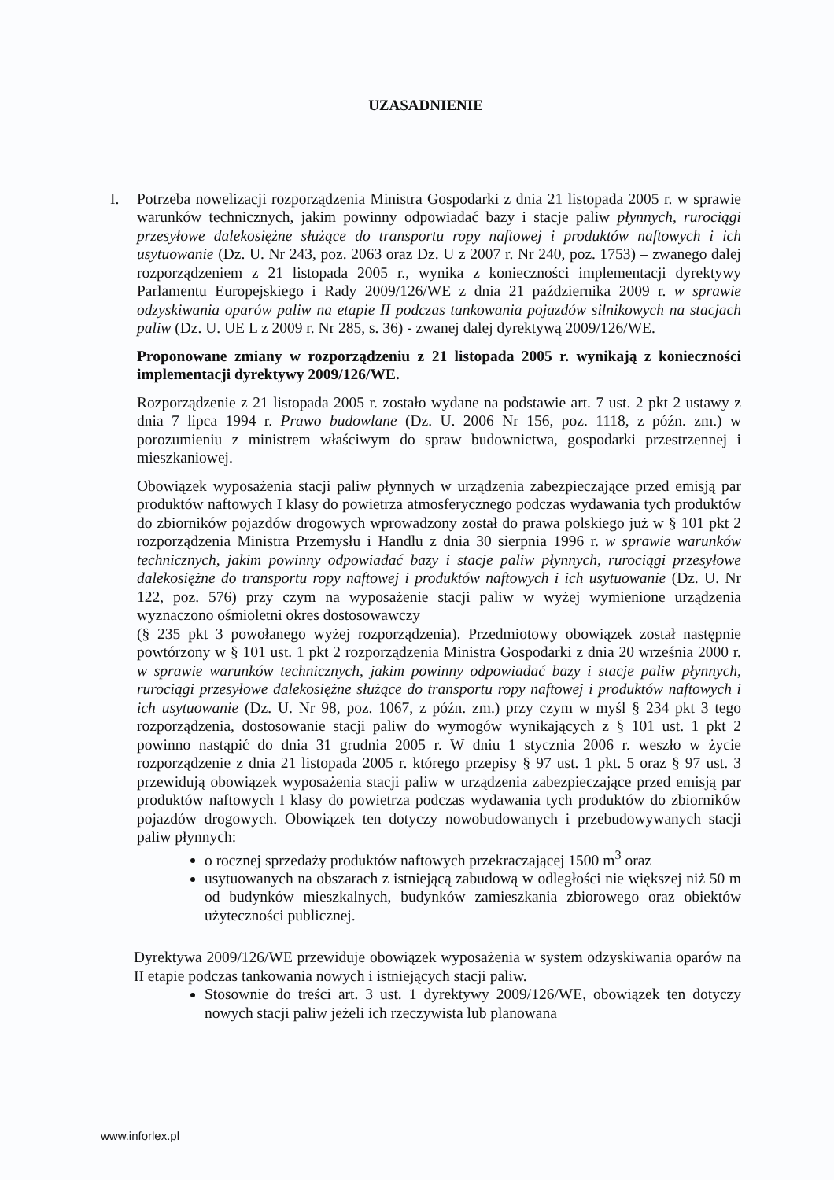UZASADNIENIE
I. Potrzeba nowelizacji rozporządzenia Ministra Gospodarki z dnia 21 listopada 2005 r. w sprawie warunków technicznych, jakim powinny odpowiadać bazy i stacje paliw płynnych, rurociągi przesyłowe dalekosiężne służące do transportu ropy naftowej i produktów naftowych i ich usytuowanie (Dz. U. Nr 243, poz. 2063 oraz Dz. U z 2007 r. Nr 240, poz. 1753) – zwanego dalej rozporządzeniem z 21 listopada 2005 r., wynika z konieczności implementacji dyrektywy Parlamentu Europejskiego i Rady 2009/126/WE z dnia 21 października 2009 r. w sprawie odzyskiwania oparów paliw na etapie II podczas tankowania pojazdów silnikowych na stacjach paliw (Dz. U. UE L z 2009 r. Nr 285, s. 36) - zwanej dalej dyrektywą 2009/126/WE.
Proponowane zmiany w rozporządzeniu z 21 listopada 2005 r. wynikają z konieczności implementacji dyrektywy 2009/126/WE.
Rozporządzenie z 21 listopada 2005 r. zostało wydane na podstawie art. 7 ust. 2 pkt 2 ustawy z dnia 7 lipca 1994 r. Prawo budowlane (Dz. U. 2006 Nr 156, poz. 1118, z późn. zm.) w porozumieniu z ministrem właściwym do spraw budownictwa, gospodarki przestrzennej i mieszkaniowej.
Obowiązek wyposażenia stacji paliw płynnych w urządzenia zabezpieczające przed emisją par produktów naftowych I klasy do powietrza atmosferycznego podczas wydawania tych produktów do zbiorników pojazdów drogowych wprowadzony został do prawa polskiego już w § 101 pkt 2 rozporządzenia Ministra Przemysłu i Handlu z dnia 30 sierpnia 1996 r. w sprawie warunków technicznych, jakim powinny odpowiadać bazy i stacje paliw płynnych, rurociągi przesyłowe dalekosiężne do transportu ropy naftowej i produktów naftowych i ich usytuowanie (Dz. U. Nr 122, poz. 576) przy czym na wyposażenie stacji paliw w wyżej wymienione urządzenia wyznaczono ośmioletni okres dostosowawczy
(§ 235 pkt 3 powołanego wyżej rozporządzenia). Przedmiotowy obowiązek został następnie powtórzony w § 101 ust. 1 pkt 2 rozporządzenia Ministra Gospodarki z dnia 20 września 2000 r. w sprawie warunków technicznych, jakim powinny odpowiadać bazy i stacje paliw płynnych, rurociągi przesyłowe dalekosiężne służące do transportu ropy naftowej i produktów naftowych i ich usytuowanie (Dz. U. Nr 98, poz. 1067, z późn. zm.) przy czym w myśl § 234 pkt 3 tego rozporządzenia, dostosowanie stacji paliw do wymogów wynikających z § 101 ust. 1 pkt 2 powinno nastąpić do dnia 31 grudnia 2005 r. W dniu 1 stycznia 2006 r. weszło w życie rozporządzenie z dnia 21 listopada 2005 r. którego przepisy § 97 ust. 1 pkt. 5 oraz § 97 ust. 3 przewidują obowiązek wyposażenia stacji paliw w urządzenia zabezpieczające przed emisją par produktów naftowych I klasy do powietrza podczas wydawania tych produktów do zbiorników pojazdów drogowych. Obowiązek ten dotyczy nowobudowanych i przebudowywanych stacji paliw płynnych:
o rocznej sprzedaży produktów naftowych przekraczającej 1500 m<sup>3</sup> oraz
usytuowanych na obszarach z istniejącą zabudową w odległości nie większej niż 50 m od budynków mieszkalnych, budynków zamieszkania zbiorowego oraz obiektów użyteczności publicznej.
Dyrektywa 2009/126/WE przewiduje obowiązek wyposażenia w system odzyskiwania oparów na II etapie podczas tankowania nowych i istniejących stacji paliw.
Stosownie do treści art. 3 ust. 1 dyrektywy 2009/126/WE, obowiązek ten dotyczy nowych stacji paliw jeżeli ich rzeczywista lub planowana
www.inforlex.pl